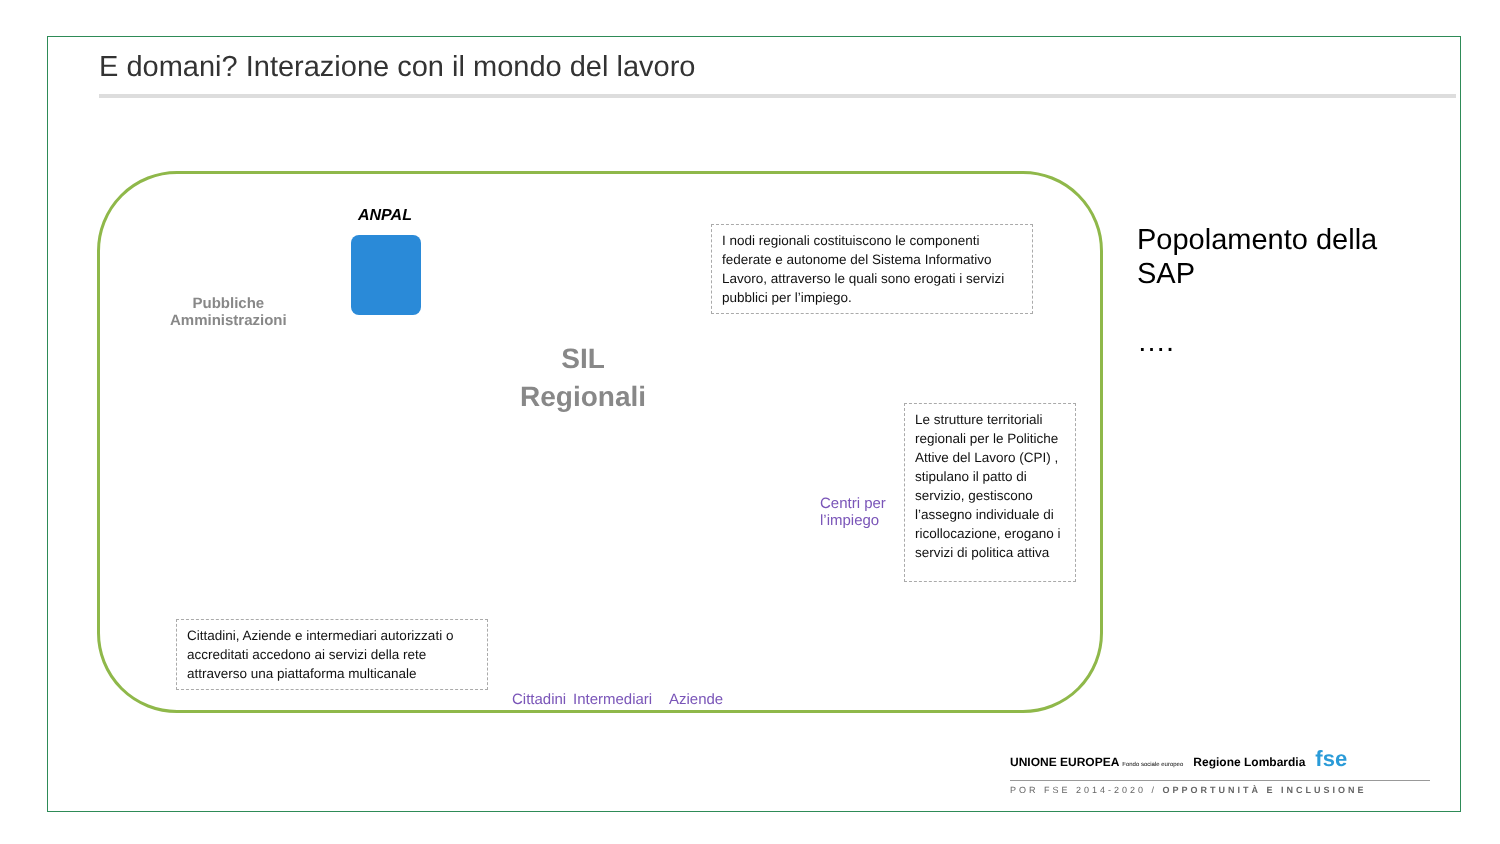E domani? Interazione con il mondo del lavoro
ANPAL
Pubbliche
Amministrazioni
SIL
Regionali
I nodi regionali costituiscono le componenti federate e autonome del Sistema Informativo Lavoro, attraverso le quali sono erogati i servizi pubblici per l’impiego.
Le strutture territoriali regionali per le Politiche Attive del Lavoro (CPI) , stipulano il patto di servizio, gestiscono l’assegno individuale di ricollocazione, erogano i servizi di politica attiva
Centri per
l’impiego
Cittadini, Aziende e intermediari autorizzati o accreditati accedono ai servizi della rete attraverso una piattaforma multicanale
Cittadini Intermediari Aziende
Popolamento della
SAP
….
UNIONE EUROPEA Fondo sociale europeo Regione Lombardia fse
POR FSE 2014-2020 / OPPORTUNITÀ E INCLUSIONE